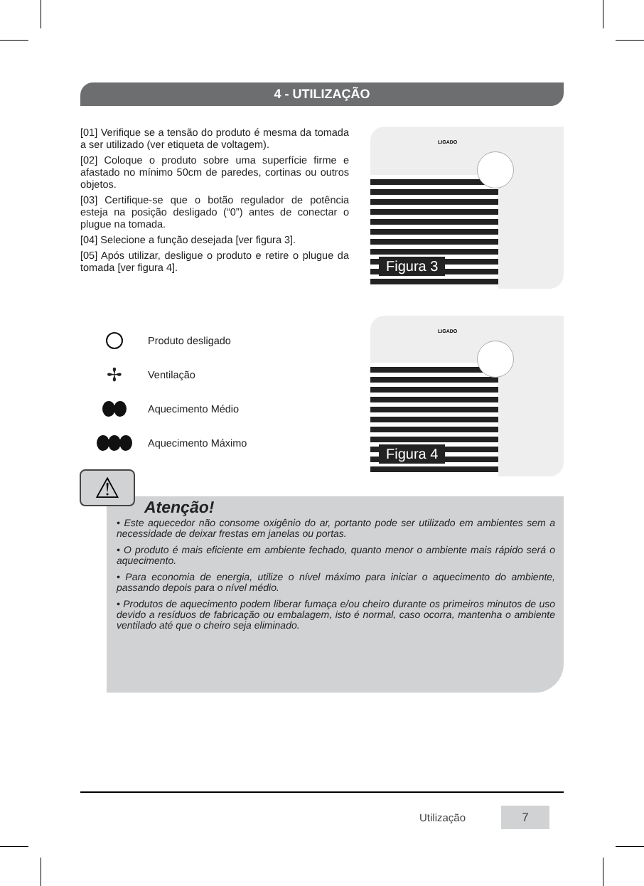4 - UTILIZAÇÃO
[01] Verifique se a tensão do produto é mesma da tomada a ser utilizado (ver etiqueta de voltagem).
[02] Coloque o produto sobre uma superfície firme e afastado no mínimo 50cm de paredes, cortinas ou outros objetos.
[03] Certifique-se que o botão regulador de potência esteja na posição desligado (“0”) antes de conectar o plugue na tomada.
[04] Selecione a função desejada [ver figura 3].
[05] Após utilizar, desligue o produto e retire o plugue da tomada [ver figura 4].
Produto desligado
✢ Ventilação
Aquecimento Médio
Aquecimento Máximo
LIGADO
Figura 3
LIGADO
Figura 4
Atenção!
• Este aquecedor não consome oxigênio do ar, portanto pode ser utilizado em ambientes sem a necessidade de deixar frestas em janelas ou portas.
• O produto é mais eficiente em ambiente fechado, quanto menor o ambiente mais rápido será o aquecimento.
• Para economia de energia, utilize o nível máximo para iniciar o aquecimento do ambiente, passando depois para o nível médio.
• Produtos de aquecimento podem liberar fumaça e/ou cheiro durante os primeiros minutos de uso devido a resíduos de fabricação ou embalagem, isto é normal, caso ocorra, mantenha o ambiente ventilado até que o cheiro seja eliminado.
⚠
Utilização
7